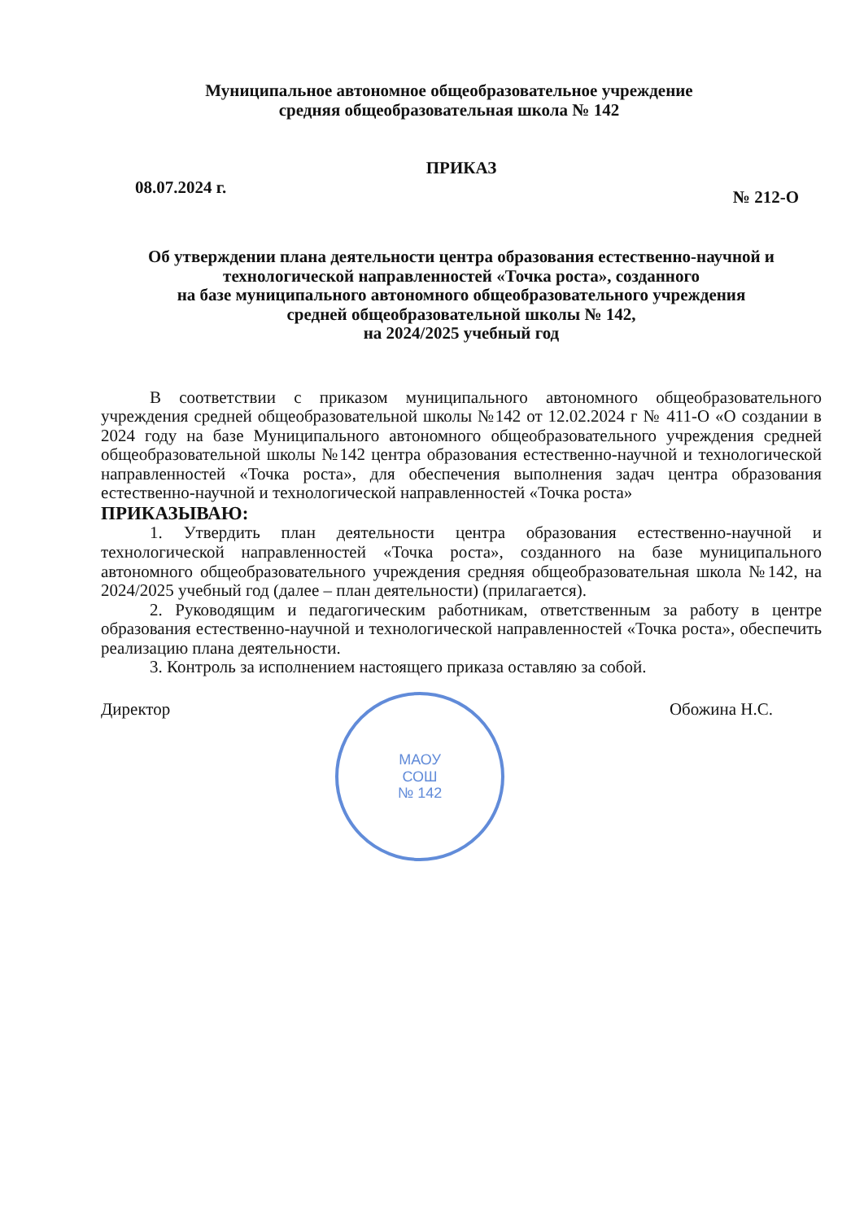Муниципальное автономное общеобразовательное учреждение
средняя общеобразовательная школа № 142
ПРИКАЗ
08.07.2024 г. № 212-О
Об утверждении плана деятельности центра образования естественно-научной и технологической направленностей «Точка роста», созданного
на базе муниципального автономного общеобразовательного учреждения
средней общеобразовательной школы № 142,
на 2024/2025 учебный год
В соответствии с приказом муниципального автономного общеобразовательного учреждения средней общеобразовательной школы №142 от 12.02.2024 г № 411-О «О создании в 2024 году на базе Муниципального автономного общеобразовательного учреждения средней общеобразовательной школы №142 центра образования естественно-научной и технологической направленностей «Точка роста», для обеспечения выполнения задач центра образования естественно-научной и технологической направленностей «Точка роста»
ПРИКАЗЫВАЮ:
1. Утвердить план деятельности центра образования естественно-научной и технологической направленностей «Точка роста», созданного на базе муниципального автономного общеобразовательного учреждения средняя общеобразовательная школа №142, на 2024/2025 учебный год (далее – план деятельности) (прилагается).
2. Руководящим и педагогическим работникам, ответственным за работу в центре образования естественно-научной и технологической направленностей «Точка роста», обеспечить реализацию плана деятельности.
3. Контроль за исполнением настоящего приказа оставляю за собой.
Директор
МАОУ
СОШ
№ 142
Обожина Н.С.